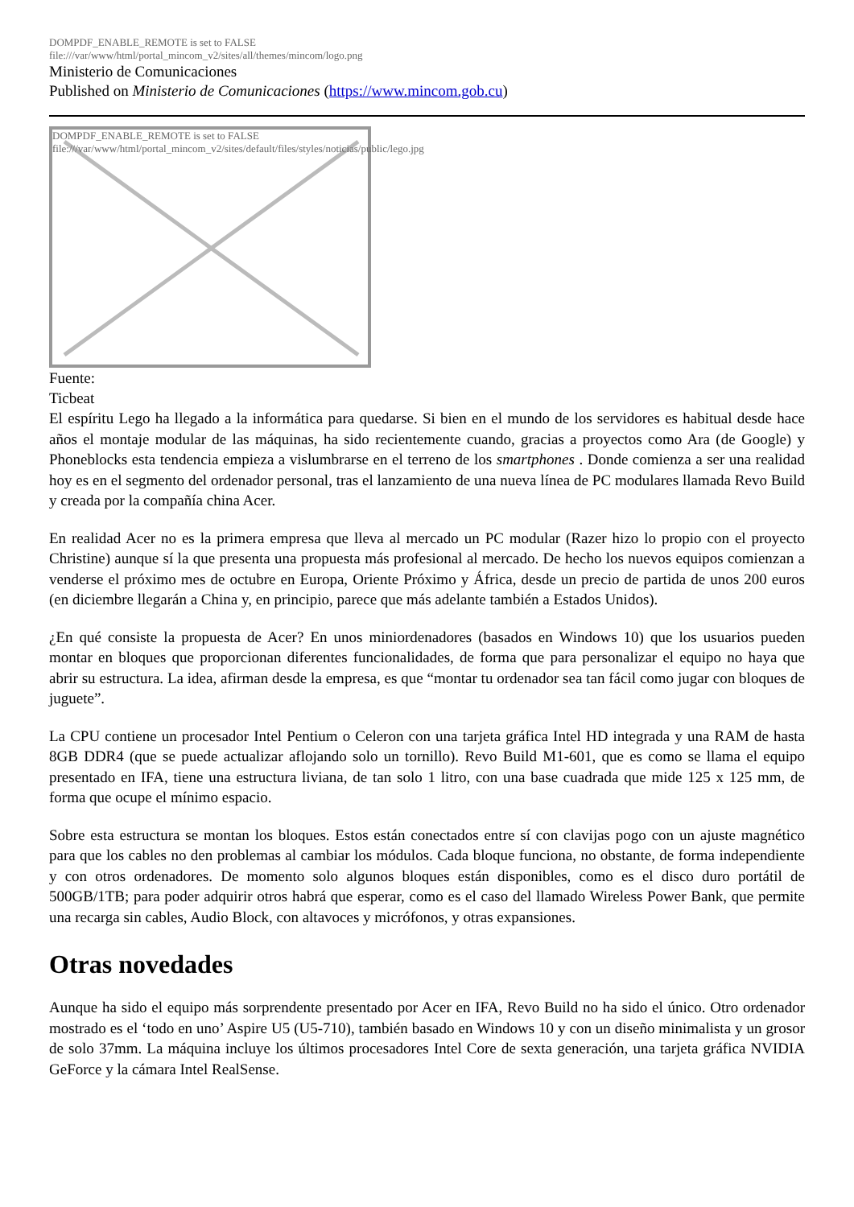DOMPDF_ENABLE_REMOTE is set to FALSE
file:///var/www/html/portal_mincom_v2/sites/all/themes/mincom/logo.png
Ministerio de Comunicaciones
Published on Ministerio de Comunicaciones (https://www.mincom.gob.cu)
DOMPDF_ENABLE_REMOTE is set to FALSE
file:///var/www/html/portal_mincom_v2/sites/default/files/styles/noticias/public/lego.jpg
Fuente:
Ticbeat
El espíritu Lego ha llegado a la informática para quedarse. Si bien en el mundo de los servidores es habitual desde hace años el montaje modular de las máquinas, ha sido recientemente cuando, gracias a proyectos como Ara (de Google) y Phoneblocks esta tendencia empieza a vislumbrarse en el terreno de los smartphones . Donde comienza a ser una realidad hoy es en el segmento del ordenador personal, tras el lanzamiento de una nueva línea de PC modulares llamada Revo Build y creada por la compañía china Acer.
En realidad Acer no es la primera empresa que lleva al mercado un PC modular (Razer hizo lo propio con el proyecto Christine) aunque sí la que presenta una propuesta más profesional al mercado. De hecho los nuevos equipos comienzan a venderse el próximo mes de octubre en Europa, Oriente Próximo y África, desde un precio de partida de unos 200 euros (en diciembre llegarán a China y, en principio, parece que más adelante también a Estados Unidos).
¿En qué consiste la propuesta de Acer? En unos miniordenadores (basados en Windows 10) que los usuarios pueden montar en bloques que proporcionan diferentes funcionalidades, de forma que para personalizar el equipo no haya que abrir su estructura. La idea, afirman desde la empresa, es que “montar tu ordenador sea tan fácil como jugar con bloques de juguete”.
La CPU contiene un procesador Intel Pentium o Celeron con una tarjeta gráfica Intel HD integrada y una RAM de hasta 8GB DDR4 (que se puede actualizar aflojando solo un tornillo). Revo Build M1-601, que es como se llama el equipo presentado en IFA, tiene una estructura liviana, de tan solo 1 litro, con una base cuadrada que mide 125 x 125 mm, de forma que ocupe el mínimo espacio.
Sobre esta estructura se montan los bloques. Estos están conectados entre sí con clavijas pogo con un ajuste magnético para que los cables no den problemas al cambiar los módulos. Cada bloque funciona, no obstante, de forma independiente y con otros ordenadores. De momento solo algunos bloques están disponibles, como es el disco duro portátil de 500GB/1TB; para poder adquirir otros habrá que esperar, como es el caso del llamado Wireless Power Bank, que permite una recarga sin cables, Audio Block, con altavoces y micrófonos, y otras expansiones.
Otras novedades
Aunque ha sido el equipo más sorprendente presentado por Acer en IFA, Revo Build no ha sido el único. Otro ordenador mostrado es el ‘todo en uno’ Aspire U5 (U5-710), también basado en Windows 10 y con un diseño minimalista y un grosor de solo 37mm. La máquina incluye los últimos procesadores Intel Core de sexta generación, una tarjeta gráfica NVIDIA GeForce y la cámara Intel RealSense.